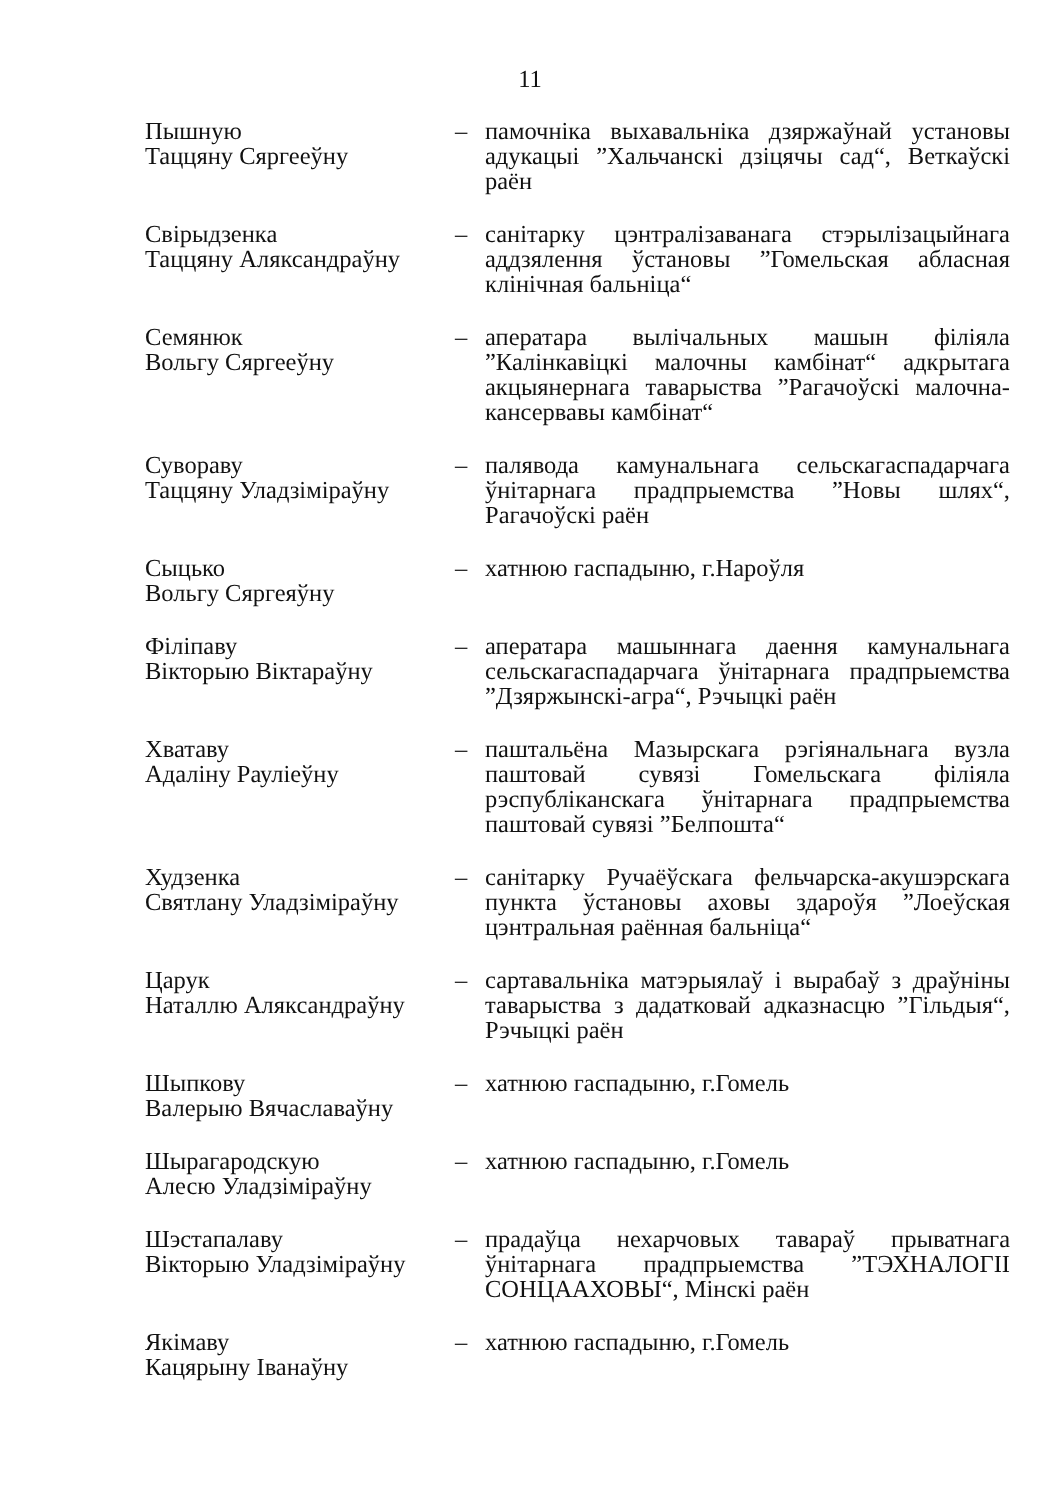11
| Пышную Таццяну Сяргееўну | – | памочніка выхавальніка дзяржаўнай установы адукацыі ”Хальчанскі дзіцячы сад“, Веткаўскі раён |
| Свірыдзенка Таццяну Аляксандраўну | – | санітарку цэнтралізаванага стэрылізацыйнага аддзялення ўстановы ”Гомельская абласная клінічная бальніца“ |
| Семянюк Вольгу Сяргееўну | – | аператара вылічальных машын філіяла ”Калінкавіцкі малочны камбінат“ адкрытага акцыянернага таварыства ”Рагачоўскі малочна-кансервавы камбінат“ |
| Сувораву Таццяну Уладзіміраўну | – | палявода камунальнага сельскагаспадарчага ўнітарнага прадпрыемства ”Новы шлях“, Рагачоўскі раён |
| Сыцько Вольгу Сяргеяўну | – | хатнюю гаспадыню, г.Нароўля |
| Філіпаву Вікторыю Віктараўну | – | аператара машыннага даення камунальнага сельскагаспадарчага ўнітарнага прадпрыемства ”Дзяржынскі-агра“, Рэчыцкі раён |
| Хватаву Адаліну Рауліеўну | – | паштальёна Мазырскага рэгіянальнага вузла паштовай сувязі Гомельскага філіяла рэспубліканскага ўнітарнага прадпрыемства паштовай сувязі ”Белпошта“ |
| Худзенка Святлану Уладзіміраўну | – | санітарку Ручаёўскага фельчарска-акушэрскага пункта ўстановы аховы здароўя ”Лоеўская цэнтральная раённая бальніца“ |
| Царук Наталлю Аляксандраўну | – | сартавальніка матэрыялаў і вырабаў з драўніны таварыства з дадатковай адказнасцю ”Гільдыя“, Рэчыцкі раён |
| Шыпкову Валерыю Вячаславаўну | – | хатнюю гаспадыню, г.Гомель |
| Шырагародскую Алесю Уладзіміраўну | – | хатнюю гаспадыню, г.Гомель |
| Шэстапалаву Вікторыю Уладзіміраўну | – | прадаўца нехарчовых тавараў прыватнага ўнітарнага прадпрыемства ”ТЭХНАЛОГІІ СОНЦААХОВЫ“, Мінскі раён |
| Якімаву Кацярыну Іванаўну | – | хатнюю гаспадыню, г.Гомель |